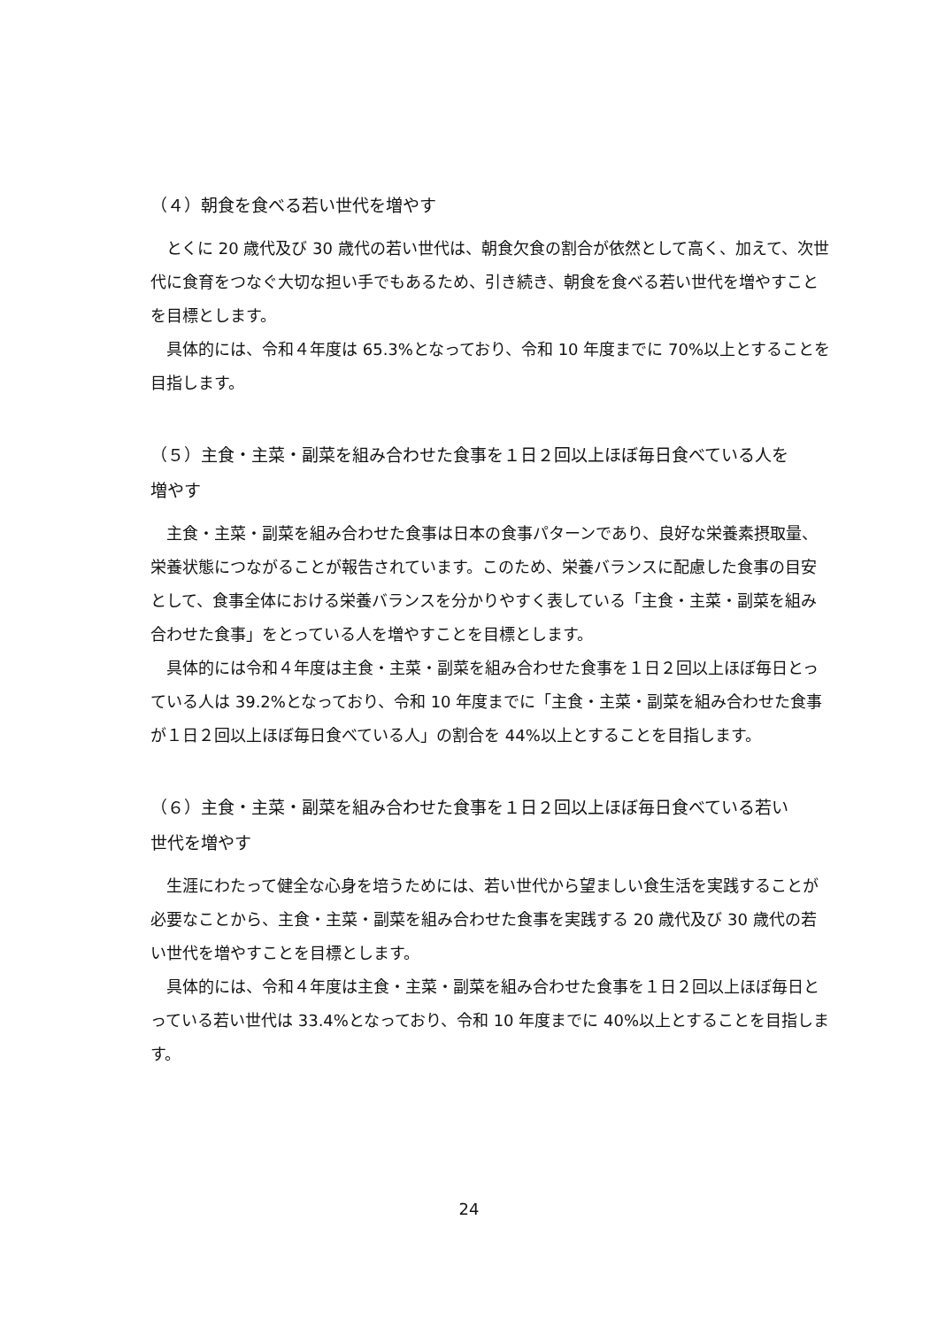（４）朝食を食べる若い世代を増やす
とくに 20 歳代及び 30 歳代の若い世代は、朝食欠食の割合が依然として高く、加えて、次世代に食育をつなぐ大切な担い手でもあるため、引き続き、朝食を食べる若い世代を増やすことを目標とします。
具体的には、令和４年度は 65.3%となっており、令和 10 年度までに 70%以上とすることを目指します。
（５）主食・主菜・副菜を組み合わせた食事を１日２回以上ほぼ毎日食べている人を
増やす
主食・主菜・副菜を組み合わせた食事は日本の食事パターンであり、良好な栄養素摂取量、栄養状態につながることが報告されています。このため、栄養バランスに配慮した食事の目安として、食事全体における栄養バランスを分かりやすく表している「主食・主菜・副菜を組み合わせた食事」をとっている人を増やすことを目標とします。
具体的には令和４年度は主食・主菜・副菜を組み合わせた食事を１日２回以上ほぼ毎日とっている人は 39.2%となっており、令和 10 年度までに「主食・主菜・副菜を組み合わせた食事が１日２回以上ほぼ毎日食べている人」の割合を 44%以上とすることを目指します。
（６）主食・主菜・副菜を組み合わせた食事を１日２回以上ほぼ毎日食べている若い
世代を増やす
生涯にわたって健全な心身を培うためには、若い世代から望ましい食生活を実践することが必要なことから、主食・主菜・副菜を組み合わせた食事を実践する 20 歳代及び 30 歳代の若い世代を増やすことを目標とします。
具体的には、令和４年度は主食・主菜・副菜を組み合わせた食事を１日２回以上ほぼ毎日とっている若い世代は 33.4%となっており、令和 10 年度までに 40%以上とすることを目指します。
24